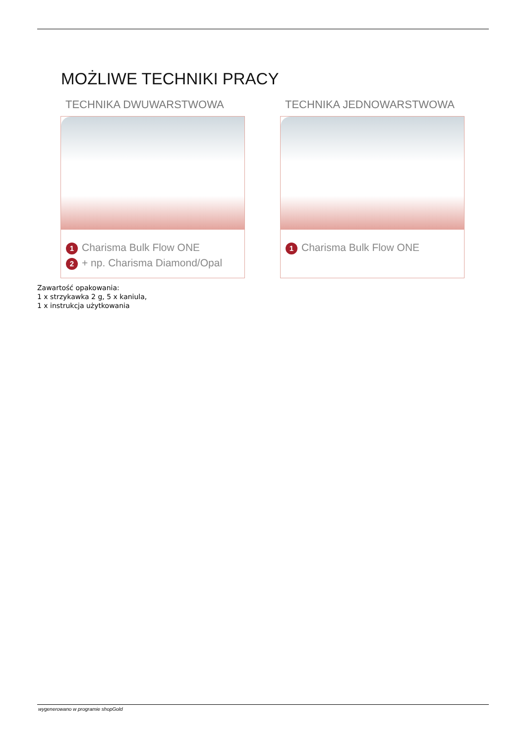MOŻLIWE TECHNIKI PRACY
TECHNIKA DWUWARSTWOWA
1 Charisma Bulk Flow ONE
2 + np. Charisma Diamond/Opal
TECHNIKA JEDNOWARSTWOWA
1 Charisma Bulk Flow ONE
Zawartość opakowania:
1 x strzykawka 2 g, 5 x kaniula,
1 x instrukcja użytkowania
wygenerowano w programie shopGold